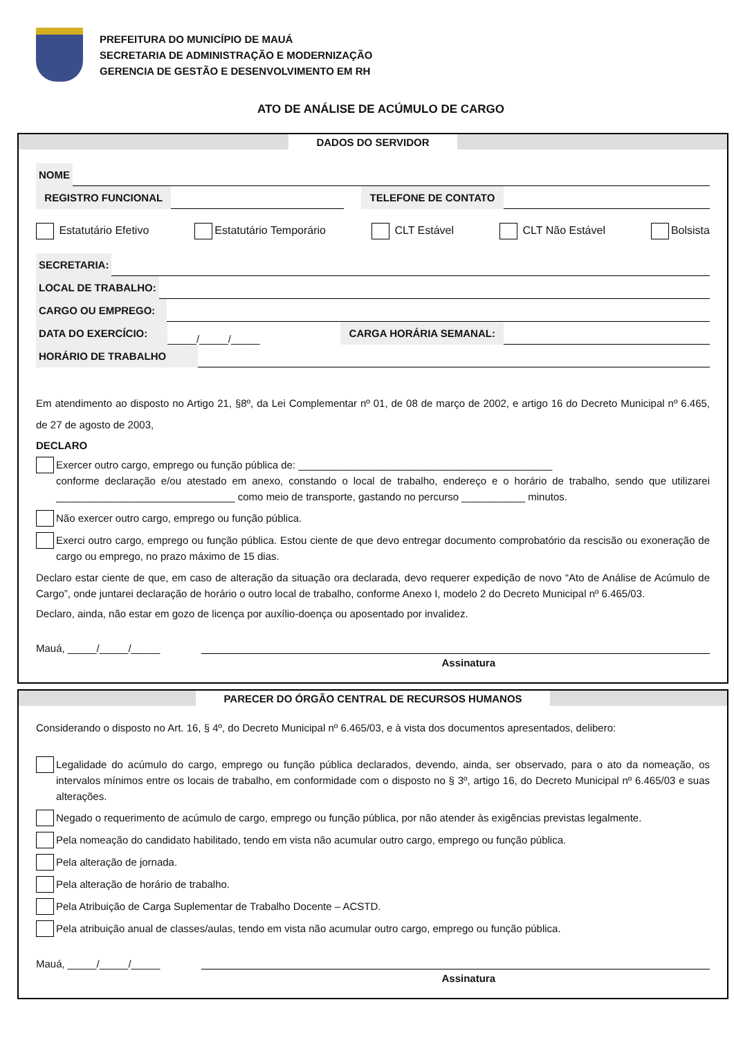PREFEITURA DO MUNICÍPIO DE MAUÁ
SECRETARIA DE ADMINISTRAÇÃO E MODERNIZAÇÃO
GERENCIA DE GESTÃO E DESENVOLVIMENTO EM RH
ATO DE ANÁLISE DE ACÚMULO DE CARGO
DADOS DO SERVIDOR
NOME
REGISTRO FUNCIONAL TELEFONE DE CONTATO
Estatutário Efetivo Estatutário Temporário CLT Estável CLT Não Estável Bolsista
SECRETARIA:
LOCAL DE TRABALHO:
CARGO OU EMPREGO:
DATA DO EXERCÍCIO: _____/_____/_____ CARGA HORÁRIA SEMANAL:
HORÁRIO DE TRABALHO
Em atendimento ao disposto no Artigo 21, §8º, da Lei Complementar nº 01, de 08 de março de 2002, e artigo 16 do Decreto Municipal nº 6.465, de 27 de agosto de 2003,
DECLARO
Exercer outro cargo, emprego ou função pública de: ____________________________________________
conforme declaração e/ou atestado em anexo, constando o local de trabalho, endereço e o horário de trabalho, sendo que utilizarei _______________________________ como meio de transporte, gastando no percurso ___________ minutos.
Não exercer outro cargo, emprego ou função pública.
Exerci outro cargo, emprego ou função pública. Estou ciente de que devo entregar documento comprobatório da rescisão ou exoneração de cargo ou emprego, no prazo máximo de 15 dias.
Declaro estar ciente de que, em caso de alteração da situação ora declarada, devo requerer expedição de novo “Ato de Análise de Acúmulo de Cargo”, onde juntarei declaração de horário o outro local de trabalho, conforme Anexo I, modelo 2 do Decreto Municipal nº 6.465/03.
Declaro, ainda, não estar em gozo de licença por auxílio-doença ou aposentado por invalidez.
Mauá, _____/_____/_____
Assinatura
PARECER DO ÓRGÃO CENTRAL DE RECURSOS HUMANOS
Considerando o disposto no Art. 16, § 4º, do Decreto Municipal nº 6.465/03, e à vista dos documentos apresentados, delibero:
Legalidade do acúmulo do cargo, emprego ou função pública declarados, devendo, ainda, ser observado, para o ato da nomeação, os intervalos mínimos entre os locais de trabalho, em conformidade com o disposto no § 3º, artigo 16, do Decreto Municipal nº 6.465/03 e suas alterações.
Negado o requerimento de acúmulo de cargo, emprego ou função pública, por não atender às exigências previstas legalmente.
Pela nomeação do candidato habilitado, tendo em vista não acumular outro cargo, emprego ou função pública.
Pela alteração de jornada.
Pela alteração de horário de trabalho.
Pela Atribuição de Carga Suplementar de Trabalho Docente – ACSTD.
Pela atribuição anual de classes/aulas, tendo em vista não acumular outro cargo, emprego ou função pública.
Mauá, _____/_____/_____
Assinatura